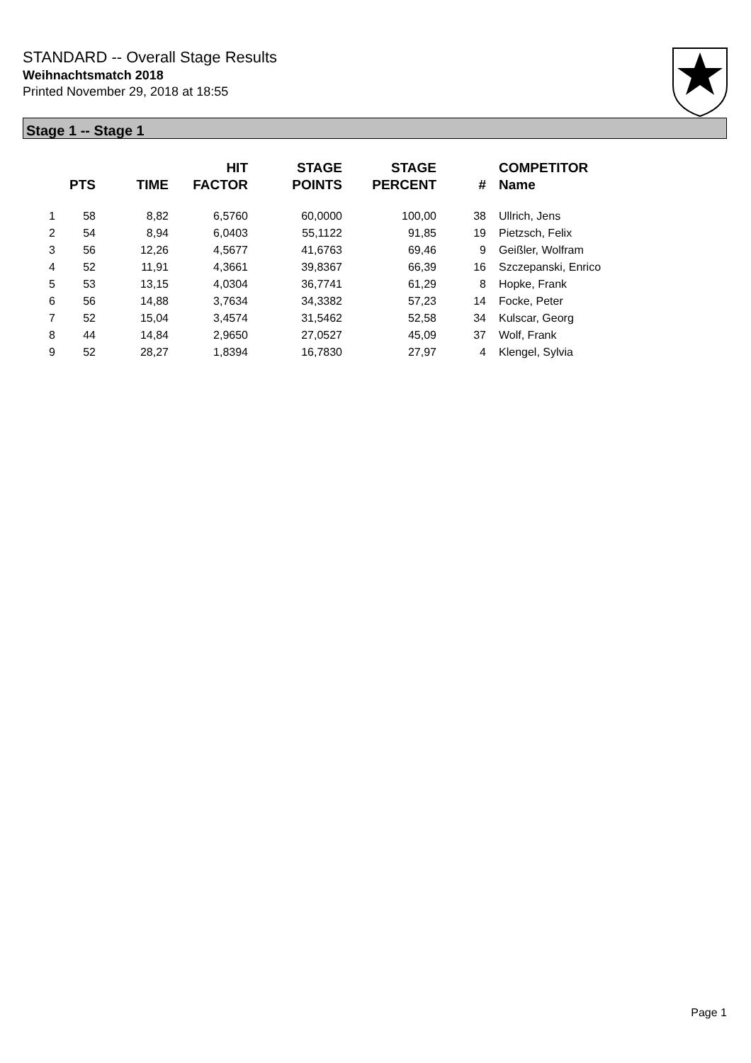STANDARD -- Overall Stage Results
Weihnachtsmatch 2018
Printed November 29, 2018 at 18:55
Stage 1 -- Stage 1
| | PTS | TIME | HIT FACTOR | STAGE POINTS | STAGE PERCENT | # | COMPETITOR Name |
| --- | --- | --- | --- | --- | --- | --- | --- |
| 1 | 58 | 8,82 | 6,5760 | 60,0000 | 100,00 | 38 | Ullrich, Jens |
| 2 | 54 | 8,94 | 6,0403 | 55,1122 | 91,85 | 19 | Pietzsch, Felix |
| 3 | 56 | 12,26 | 4,5677 | 41,6763 | 69,46 | 9 | Geißler, Wolfram |
| 4 | 52 | 11,91 | 4,3661 | 39,8367 | 66,39 | 16 | Szczepanski, Enrico |
| 5 | 53 | 13,15 | 4,0304 | 36,7741 | 61,29 | 8 | Hopke, Frank |
| 6 | 56 | 14,88 | 3,7634 | 34,3382 | 57,23 | 14 | Focke, Peter |
| 7 | 52 | 15,04 | 3,4574 | 31,5462 | 52,58 | 34 | Kulscar, Georg |
| 8 | 44 | 14,84 | 2,9650 | 27,0527 | 45,09 | 37 | Wolf, Frank |
| 9 | 52 | 28,27 | 1,8394 | 16,7830 | 27,97 | 4 | Klengel, Sylvia |
Page 1